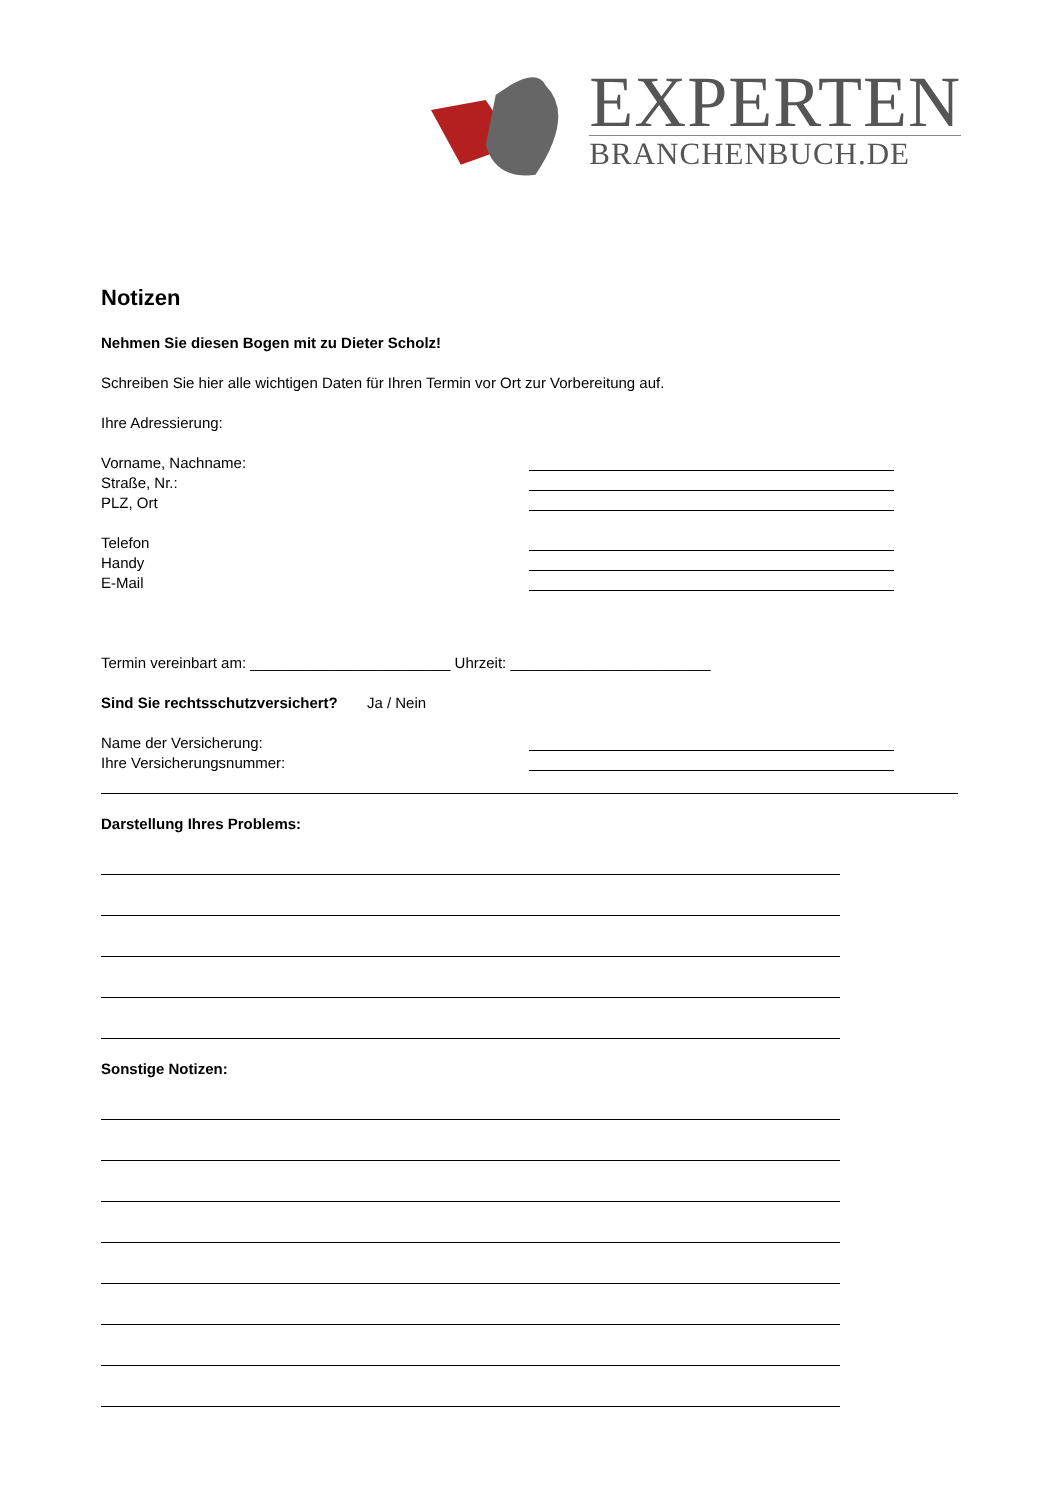EXPERTEN
BRANCHENBUCH.DE
Notizen
Nehmen Sie diesen Bogen mit zu Dieter Scholz!
Schreiben Sie hier alle wichtigen Daten für Ihren Termin vor Ort zur Vorbereitung auf.
Ihre Adressierung:
Vorname, Nachname:
Straße, Nr.:
PLZ, Ort
Telefon
Handy
E-Mail
Termin vereinbart am: ________________________ Uhrzeit: ________________________
Sind Sie rechtsschutzversichert? Ja / Nein
Name der Versicherung:
Ihre Versicherungsnummer:
Darstellung Ihres Problems:
Sonstige Notizen: